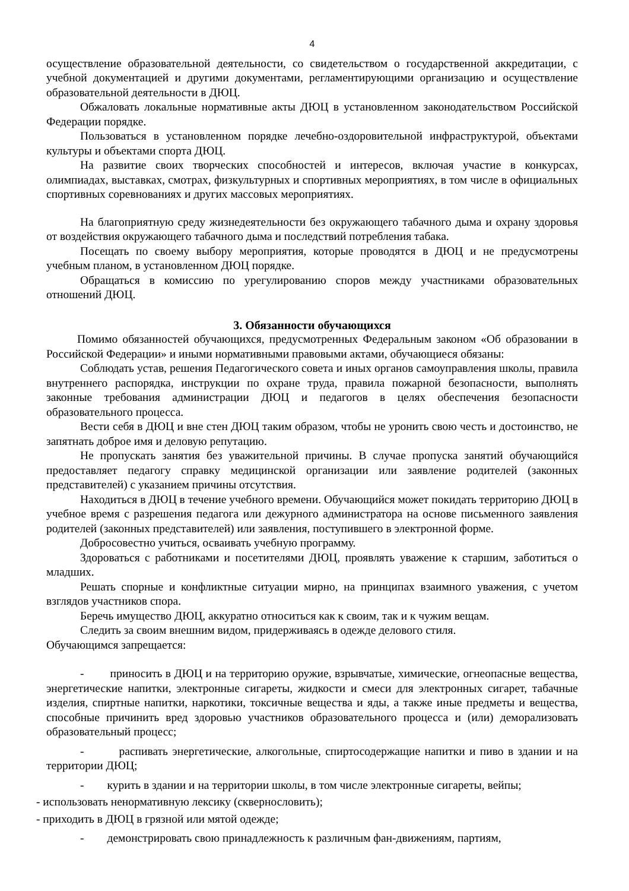4
осуществление образовательной деятельности, со свидетельством о государственной аккредитации, с учебной документацией и другими документами, регламентирующими организацию и осуществление образовательной деятельности в ДЮЦ.
Обжаловать локальные нормативные акты ДЮЦ в установленном законодательством Российской Федерации порядке.
Пользоваться в установленном порядке лечебно-оздоровительной инфраструктурой, объектами культуры и объектами спорта ДЮЦ.
На развитие своих творческих способностей и интересов, включая участие в конкурсах, олимпиадах, выставках, смотрах, физкультурных и спортивных мероприятиях, в том числе в официальных спортивных соревнованиях и других массовых мероприятиях.
На благоприятную среду жизнедеятельности без окружающего табачного дыма и охрану здоровья от воздействия окружающего табачного дыма и последствий потребления табака.
Посещать по своему выбору мероприятия, которые проводятся в ДЮЦ и не предусмотрены учебным планом, в установленном ДЮЦ порядке.
Обращаться в комиссию по урегулированию споров между участниками образовательных отношений ДЮЦ.
3. Обязанности обучающихся
Помимо обязанностей обучающихся, предусмотренных Федеральным законом «Об образовании в Российской Федерации» и иными нормативными правовыми актами, обучающиеся обязаны:
Соблюдать устав, решения Педагогического совета и иных органов самоуправления школы, правила внутреннего распорядка, инструкции по охране труда, правила пожарной безопасности, выполнять законные требования администрации ДЮЦ и педагогов в целях обеспечения безопасности образовательного процесса.
Вести себя в ДЮЦ и вне стен ДЮЦ таким образом, чтобы не уронить свою честь и достоинство, не запятнать доброе имя и деловую репутацию.
Не пропускать занятия без уважительной причины. В случае пропуска занятий обучающийся предоставляет педагогу справку медицинской организации или заявление родителей (законных представителей) с указанием причины отсутствия.
Находиться в ДЮЦ в течение учебного времени. Обучающийся может покидать территорию ДЮЦ в учебное время с разрешения педагога или дежурного администратора на основе письменного заявления родителей (законных представителей) или заявления, поступившего в электронной форме.
Добросовестно учиться, осваивать учебную программу.
Здороваться с работниками и посетителями ДЮЦ, проявлять уважение к старшим, заботиться о младших.
Решать спорные и конфликтные ситуации мирно, на принципах взаимного уважения, с учетом взглядов участников спора.
Беречь имущество ДЮЦ, аккуратно относиться как к своим, так и к чужим вещам.
Следить за своим внешним видом, придерживаясь в одежде делового стиля.
Обучающимся запрещается:
- приносить в ДЮЦ и на территорию оружие, взрывчатые, химические, огнеопасные вещества, энергетические напитки, электронные сигареты, жидкости и смеси для электронных сигарет, табачные изделия, спиртные напитки, наркотики, токсичные вещества и яды, а также иные предметы и вещества, способные причинить вред здоровью участников образовательного процесса и (или) деморализовать образовательный процесс;
- распивать энергетические, алкогольные, спиртосодержащие напитки и пиво в здании и на территории ДЮЦ;
- курить в здании и на территории школы, в том числе электронные сигареты, вейпы;
- использовать ненормативную лексику (сквернословить);
- приходить в ДЮЦ в грязной или мятой одежде;
- демонстрировать свою принадлежность к различным фан-движениям, партиям,